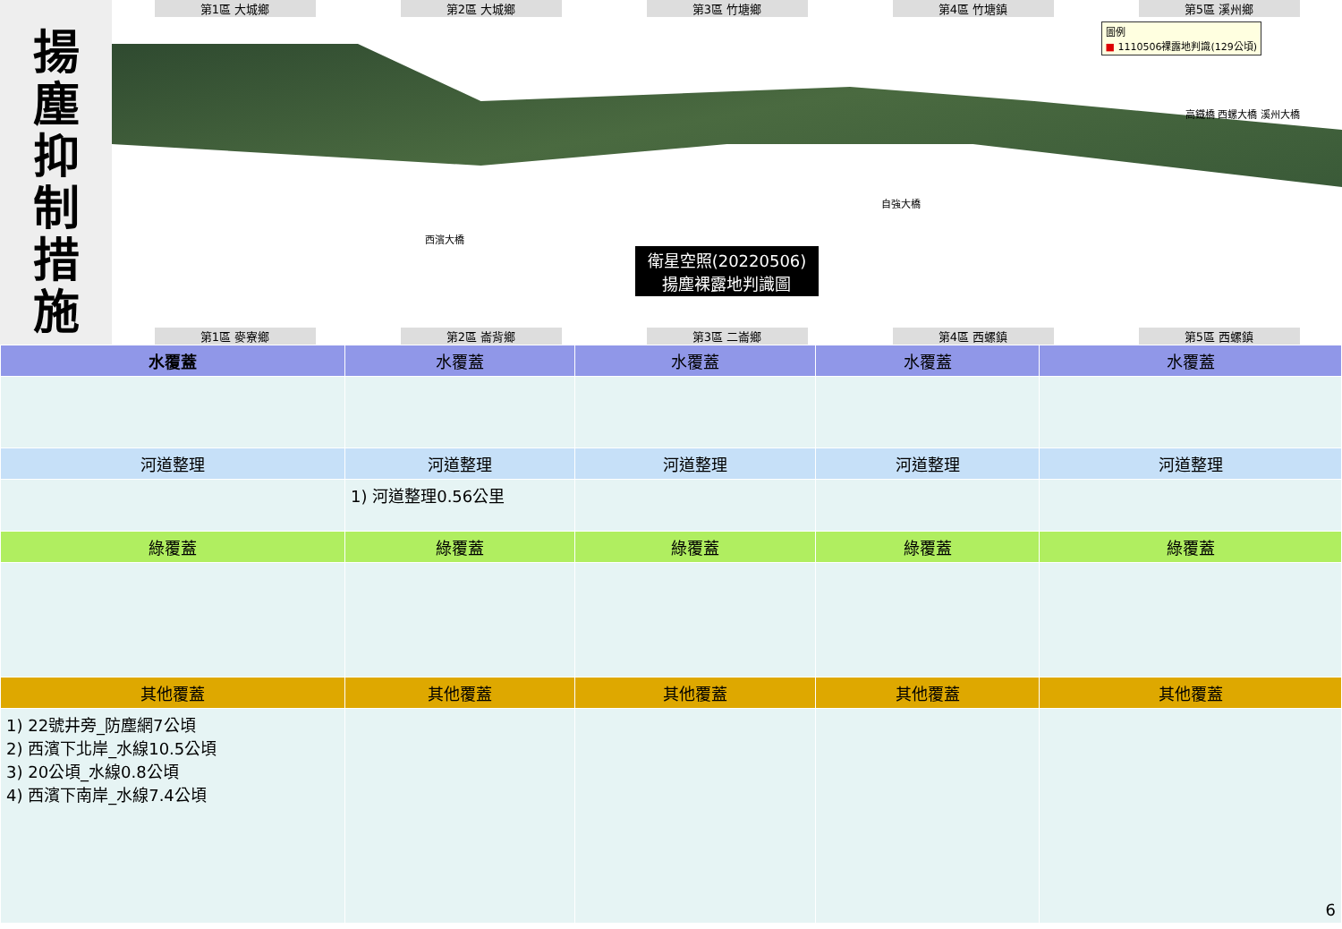揚
塵
抑
制
措
施
第1區 大城鄉 第2區 大城鄉 第3區 竹塘鄉 第4區 竹塘鎮 第5區 溪州鄉
圖例
■ 1110506裸露地判識(129公頃)
衛星空照(20220506)
揚塵裸露地判識圖
高鐵橋 西螺大橋 溪州大橋
西濱大橋
自強大橋
第1區 麥寮鄉 第2區 崙背鄉 第3區 二崙鄉 第4區 西螺鎮 第5區 西螺鎮
| 水覆蓋 | 水覆蓋 | 水覆蓋 | 水覆蓋 | 水覆蓋 |
| --- | --- | --- | --- | --- |
| 河道整理 | 河道整理 | 河道整理 | 河道整理 | 河道整理 |
| | 1) 河道整理0.56公里 | | | |
| 綠覆蓋 | 綠覆蓋 | 綠覆蓋 | 綠覆蓋 | 綠覆蓋 |
| 其他覆蓋 | 其他覆蓋 | 其他覆蓋 | 其他覆蓋 | 其他覆蓋 |
| 1) 22號井旁_防塵網7公頃 2) 西濱下北岸_水線10.5公頃 3) 20公頃_水線0.8公頃 4) 西濱下南岸_水線7.4公頃 | | | | 6 |